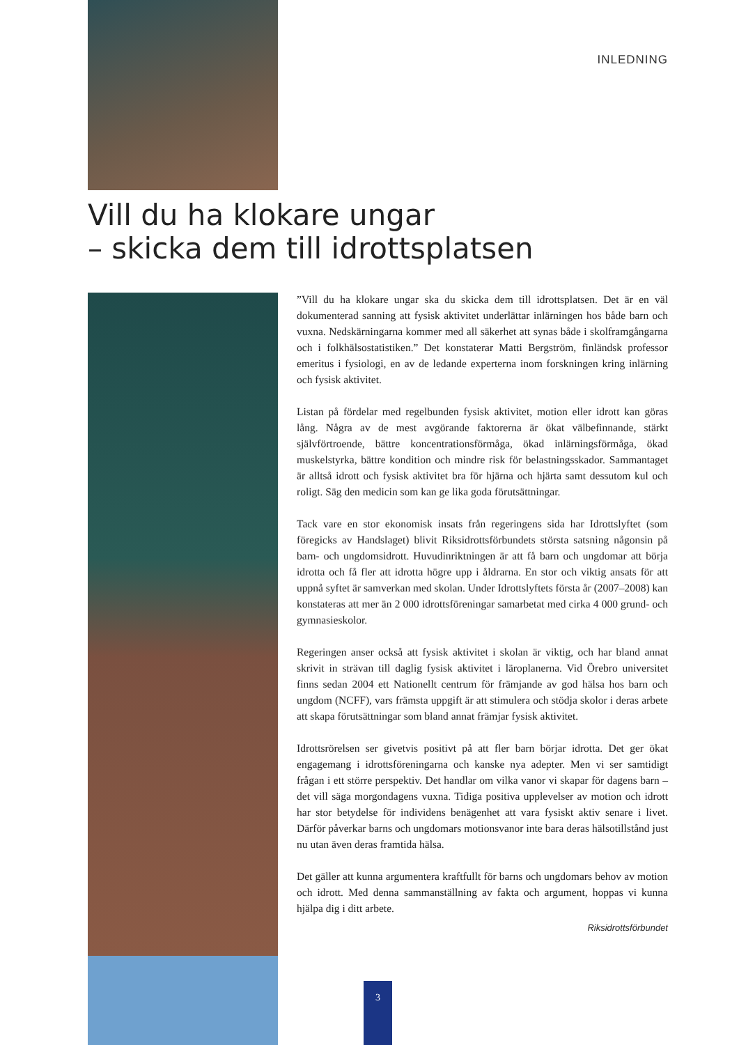INLEDNING
Vill du ha klokare ungar
– skicka dem till idrottsplatsen
”Vill du ha klokare ungar ska du skicka dem till idrottsplatsen. Det är en väl dokumenterad sanning att fysisk aktivitet underlättar inlärningen hos både barn och vuxna. Nedskärningarna kommer med all säkerhet att synas både i skolframgångarna och i folkhälsostatistiken.” Det konstaterar Matti Bergström, finländsk professor emeritus i fysiologi, en av de ledande experterna inom forskningen kring inlärning och fysisk aktivitet.
Listan på fördelar med regelbunden fysisk aktivitet, motion eller idrott kan göras lång. Några av de mest avgörande faktorerna är ökat välbefinnande, stärkt självförtroende, bättre koncentrationsförmåga, ökad inlärningsförmåga, ökad muskelstyrka, bättre kondition och mindre risk för belastningsskador. Sammantaget är alltså idrott och fysisk aktivitet bra för hjärna och hjärta samt dessutom kul och roligt. Säg den medicin som kan ge lika goda förutsättningar.
Tack vare en stor ekonomisk insats från regeringens sida har Idrottslyftet (som föregicks av Handslaget) blivit Riksidrottsförbundets största satsning någonsin på barn- och ungdomsidrott. Huvudinriktningen är att få barn och ungdomar att börja idrotta och få fler att idrotta högre upp i åldrarna. En stor och viktig ansats för att uppnå syftet är samverkan med skolan. Under Idrottslyftets första år (2007–2008) kan konstateras att mer än 2 000 idrottsföreningar samarbetat med cirka 4 000 grund- och gymnasieskolor.
Regeringen anser också att fysisk aktivitet i skolan är viktig, och har bland annat skrivit in strävan till daglig fysisk aktivitet i läroplanerna. Vid Örebro universitet finns sedan 2004 ett Nationellt centrum för främjande av god hälsa hos barn och ungdom (NCFF), vars främsta uppgift är att stimulera och stödja skolor i deras arbete att skapa förutsättningar som bland annat främjar fysisk aktivitet.
Idrottsrörelsen ser givetvis positivt på att fler barn börjar idrotta. Det ger ökat engagemang i idrottsföreningarna och kanske nya adepter. Men vi ser samtidigt frågan i ett större perspektiv. Det handlar om vilka vanor vi skapar för dagens barn – det vill säga morgondagens vuxna. Tidiga positiva upplevelser av motion och idrott har stor betydelse för individens benägenhet att vara fysiskt aktiv senare i livet. Därför påverkar barns och ungdomars motionsvanor inte bara deras hälsotillstånd just nu utan även deras framtida hälsa.
Det gäller att kunna argumentera kraftfullt för barns och ungdomars behov av motion och idrott. Med denna sammanställning av fakta och argument, hoppas vi kunna hjälpa dig i ditt arbete.
Riksidrottsförbundet
3